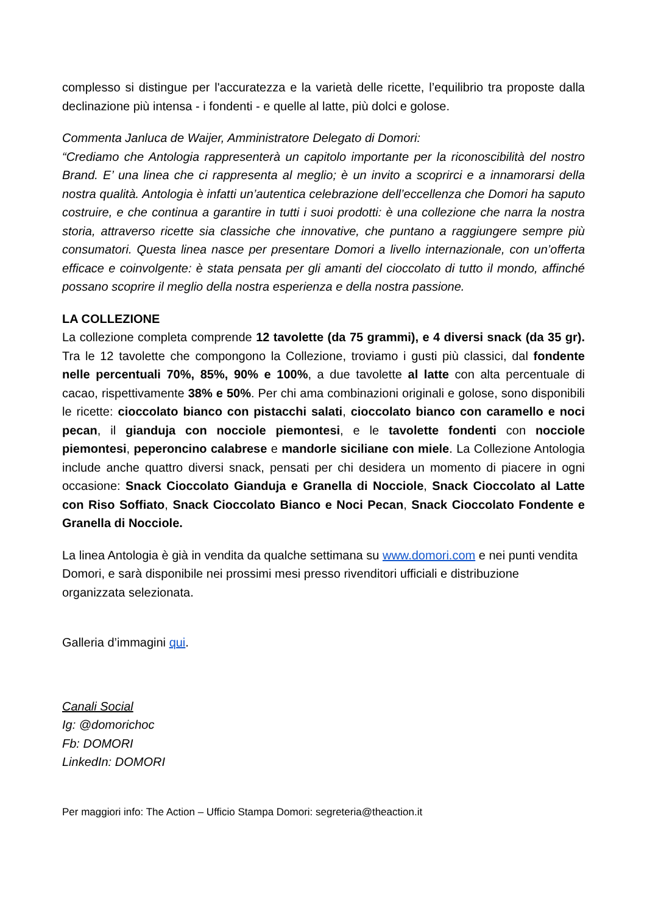complesso si distingue per l'accuratezza e la varietà delle ricette, l’equilibrio tra proposte dalla declinazione più intensa - i fondenti - e quelle al latte, più dolci e golose.
Commenta Janluca de Waijer, Amministratore Delegato di Domori:
“Crediamo che Antologia rappresenterà un capitolo importante per la riconoscibilità del nostro Brand. E’ una linea che ci rappresenta al meglio; è un invito a scoprirci e a innamorarsi della nostra qualità. Antologia è infatti un’autentica celebrazione dell’eccellenza che Domori ha saputo costruire, e che continua a garantire in tutti i suoi prodotti: è una collezione che narra la nostra storia, attraverso ricette sia classiche che innovative, che puntano a raggiungere sempre più consumatori. Questa linea nasce per presentare Domori a livello internazionale, con un’offerta efficace e coinvolgente: è stata pensata per gli amanti del cioccolato di tutto il mondo, affinché possano scoprire il meglio della nostra esperienza e della nostra passione.
LA COLLEZIONE
La collezione completa comprende 12 tavolette (da 75 grammi), e 4 diversi snack (da 35 gr). Tra le 12 tavolette che compongono la Collezione, troviamo i gusti più classici, dal fondente nelle percentuali 70%, 85%, 90% e 100%, a due tavolette al latte con alta percentuale di cacao, rispettivamente 38% e 50%. Per chi ama combinazioni originali e golose, sono disponibili le ricette: cioccolato bianco con pistacchi salati, cioccolato bianco con caramello e noci pecan, il gianduja con nocciole piemontesi, e le tavolette fondenti con nocciole piemontesi, peperoncino calabrese e mandorle siciliane con miele. La Collezione Antologia include anche quattro diversi snack, pensati per chi desidera un momento di piacere in ogni occasione: Snack Cioccolato Gianduja e Granella di Nocciole, Snack Cioccolato al Latte con Riso Soffiato, Snack Cioccolato Bianco e Noci Pecan, Snack Cioccolato Fondente e Granella di Nocciole.
La linea Antologia è già in vendita da qualche settimana su www.domori.com e nei punti vendita Domori, e sarà disponibile nei prossimi mesi presso rivenditori ufficiali e distribuzione organizzata selezionata.
Galleria d’immagini qui.
Canali Social
Ig: @domorichoc
Fb: DOMORI
LinkedIn: DOMORI
Per maggiori info: The Action – Ufficio Stampa Domori: segreteria@theaction.it